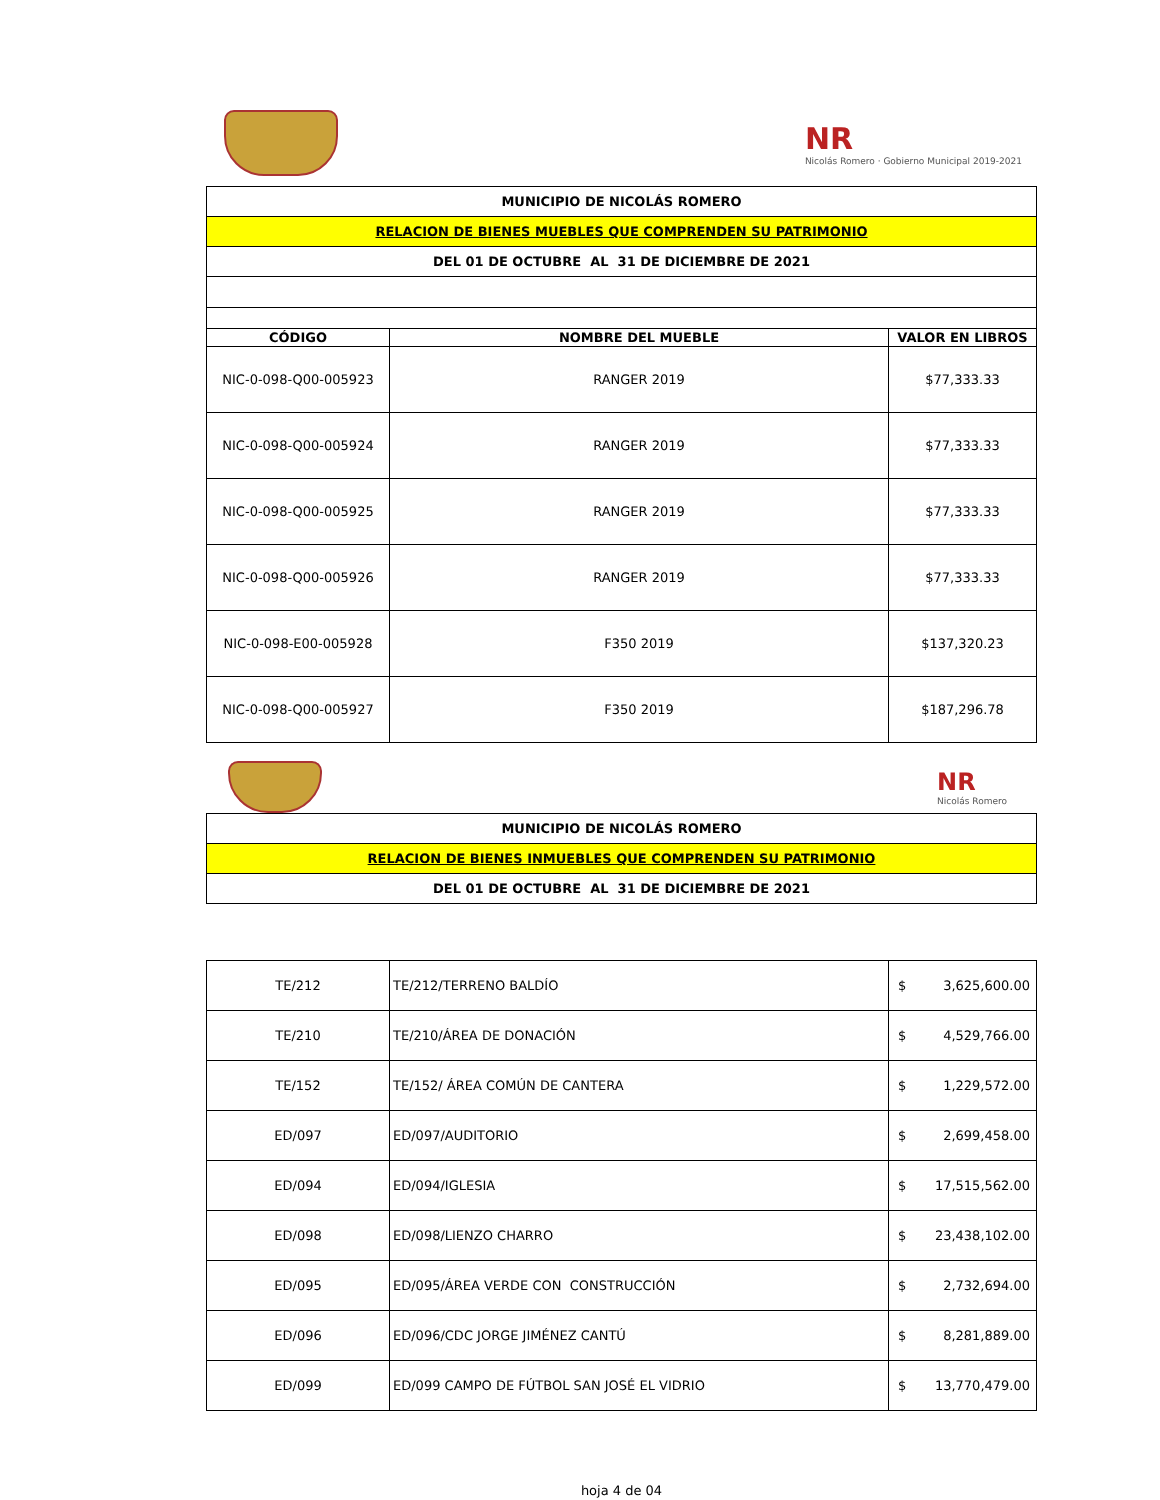NR
Nicolás Romero · Gobierno Municipal 2019-2021
| MUNICIPIO DE NICOLÁS ROMERO | | |
| RELACION DE BIENES MUEBLES QUE COMPRENDEN SU PATRIMONIO | | |
| DEL 01 DE OCTUBRE AL 31 DE DICIEMBRE DE 2021 | | |
| CÓDIGO | NOMBRE DEL MUEBLE | VALOR EN LIBROS |
| NIC-0-098-Q00-005923 | RANGER 2019 | $77,333.33 |
| NIC-0-098-Q00-005924 | RANGER 2019 | $77,333.33 |
| NIC-0-098-Q00-005925 | RANGER 2019 | $77,333.33 |
| NIC-0-098-Q00-005926 | RANGER 2019 | $77,333.33 |
| NIC-0-098-E00-005928 | F350 2019 | $137,320.23 |
| NIC-0-098-Q00-005927 | F350 2019 | $187,296.78 |
NR
Nicolás Romero
| MUNICIPIO DE NICOLÁS ROMERO |
| RELACION DE BIENES INMUEBLES QUE COMPRENDEN SU PATRIMONIO |
| DEL 01 DE OCTUBRE AL 31 DE DICIEMBRE DE 2021 |
| TE/212 | TE/212/TERRENO BALDÍO | $ 3,625,600.00 |
| TE/210 | TE/210/ÁREA DE DONACIÓN | $ 4,529,766.00 |
| TE/152 | TE/152/ ÁREA COMÚN DE CANTERA | $ 1,229,572.00 |
| ED/097 | ED/097/AUDITORIO | $ 2,699,458.00 |
| ED/094 | ED/094/IGLESIA | $ 17,515,562.00 |
| ED/098 | ED/098/LIENZO CHARRO | $ 23,438,102.00 |
| ED/095 | ED/095/ÁREA VERDE CON CONSTRUCCIÓN | $ 2,732,694.00 |
| ED/096 | ED/096/CDC JORGE JIMÉNEZ CANTÚ | $ 8,281,889.00 |
| ED/099 | ED/099 CAMPO DE FÚTBOL SAN JOSÉ EL VIDRIO | $ 13,770,479.00 |
hoja 4 de 04